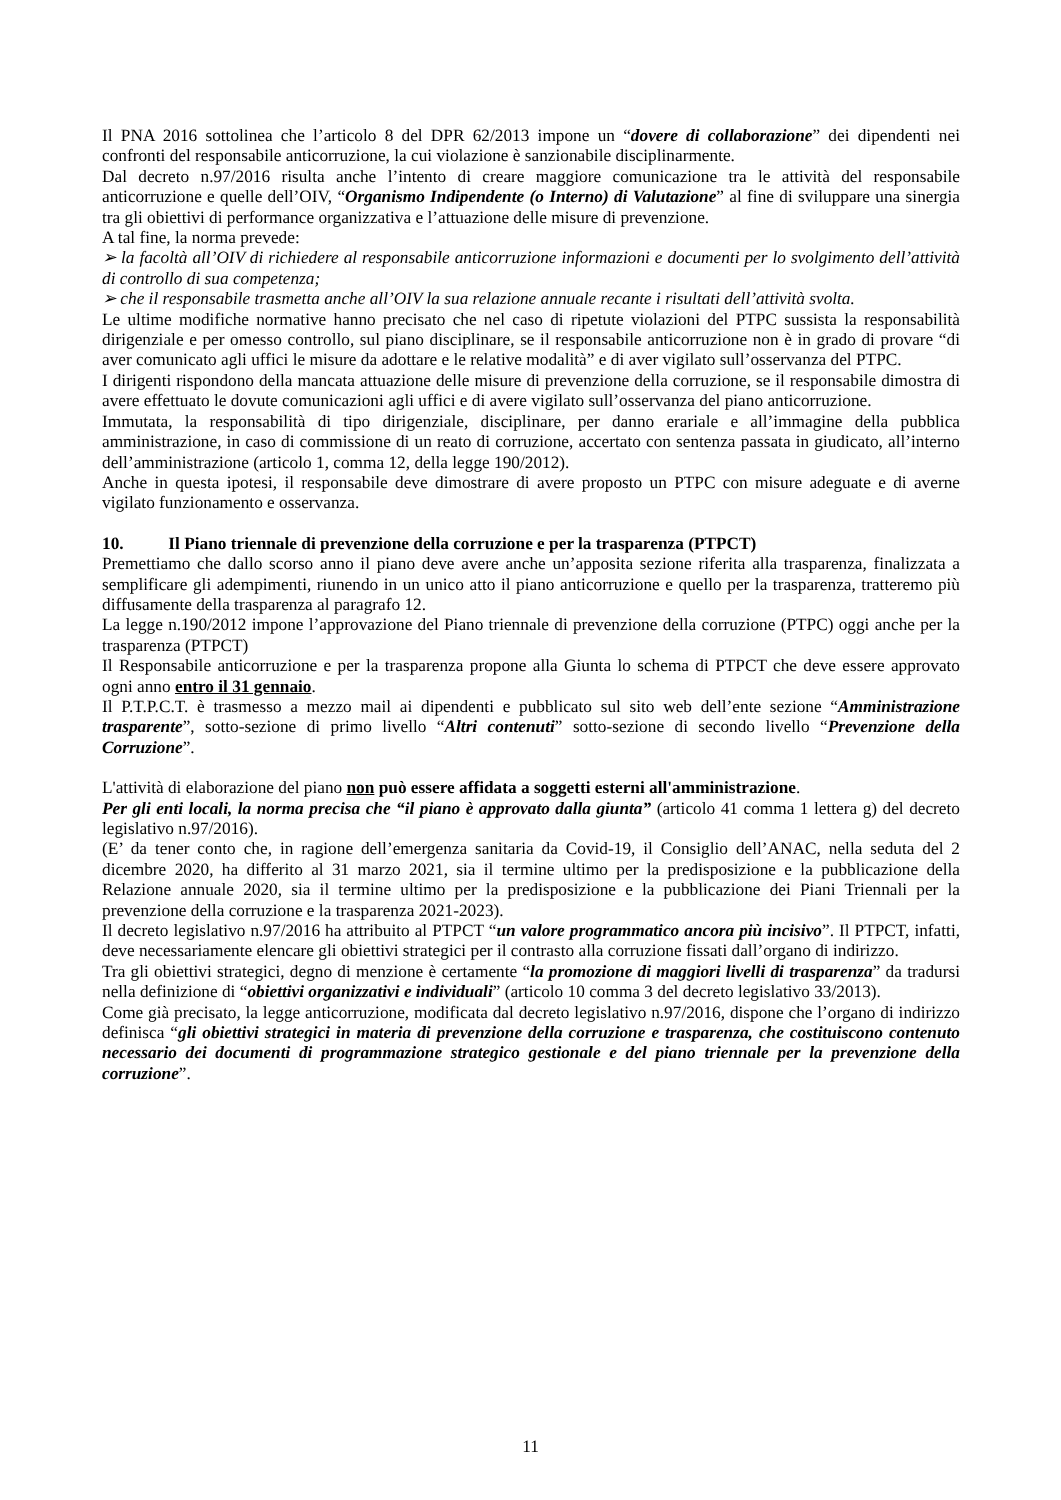Il PNA 2016 sottolinea che l’articolo 8 del DPR 62/2013 impone un “dovere di collaborazione” dei dipendenti nei confronti del responsabile anticorruzione, la cui violazione è sanzionabile disciplinarmente.
Dal decreto n.97/2016 risulta anche l’intento di creare maggiore comunicazione tra le attività del responsabile anticorruzione e quelle dell’OIV, “Organismo Indipendente (o Interno) di Valutazione” al fine di sviluppare una sinergia tra gli obiettivi di performance organizzativa e l’attuazione delle misure di prevenzione.
A tal fine, la norma prevede:
➢ la facoltà all’OIV di richiedere al responsabile anticorruzione informazioni e documenti per lo svolgimento dell’attività di controllo di sua competenza;
➢ che il responsabile trasmetta anche all’OIV la sua relazione annuale recante i risultati dell’attività svolta.
Le ultime modifiche normative hanno precisato che nel caso di ripetute violazioni del PTPC sussista la responsabilità dirigenziale e per omesso controllo, sul piano disciplinare, se il responsabile anticorruzione non è in grado di provare “di aver comunicato agli uffici le misure da adottare e le relative modalità” e di aver vigilato sull’osservanza del PTPC.
I dirigenti rispondono della mancata attuazione delle misure di prevenzione della corruzione, se il responsabile dimostra di avere effettuato le dovute comunicazioni agli uffici e di avere vigilato sull’osservanza del piano anticorruzione.
Immutata, la responsabilità di tipo dirigenziale, disciplinare, per danno erariale e all’immagine della pubblica amministrazione, in caso di commissione di un reato di corruzione, accertato con sentenza passata in giudicato, all’interno dell’amministrazione (articolo 1, comma 12, della legge 190/2012).
Anche in questa ipotesi, il responsabile deve dimostrare di avere proposto un PTPC con misure adeguate e di averne vigilato funzionamento e osservanza.
10. Il Piano triennale di prevenzione della corruzione e per la trasparenza (PTPCT)
Premettiamo che dallo scorso anno il piano deve avere anche un’apposita sezione riferita alla trasparenza, finalizzata a semplificare gli adempimenti, riunendo in un unico atto il piano anticorruzione e quello per la trasparenza, tratteremo più diffusamente della trasparenza al paragrafo 12.
La legge n.190/2012 impone l’approvazione del Piano triennale di prevenzione della corruzione (PTPC) oggi anche per la trasparenza (PTPCT)
Il Responsabile anticorruzione e per la trasparenza propone alla Giunta lo schema di PTPCT che deve essere approvato ogni anno entro il 31 gennaio.
Il P.T.P.C.T. è trasmesso a mezzo mail ai dipendenti e pubblicato sul sito web dell’ente sezione “Amministrazione trasparente”, sotto-sezione di primo livello “Altri contenuti” sotto-sezione di secondo livello “Prevenzione della Corruzione”.
L'attività di elaborazione del piano non può essere affidata a soggetti esterni all'amministrazione.
Per gli enti locali, la norma precisa che “il piano è approvato dalla giunta” (articolo 41 comma 1 lettera g) del decreto legislativo n.97/2016).
(E’ da tener conto che, in ragione dell’emergenza sanitaria da Covid-19, il Consiglio dell’ANAC, nella seduta del 2 dicembre 2020, ha differito al 31 marzo 2021, sia il termine ultimo per la predisposizione e la pubblicazione della Relazione annuale 2020, sia il termine ultimo per la predisposizione e la pubblicazione dei Piani Triennali per la prevenzione della corruzione e la trasparenza 2021-2023).
Il decreto legislativo n.97/2016 ha attribuito al PTPCT “un valore programmatico ancora più incisivo”. Il PTPCT, infatti, deve necessariamente elencare gli obiettivi strategici per il contrasto alla corruzione fissati dall’organo di indirizzo.
Tra gli obiettivi strategici, degno di menzione è certamente “la promozione di maggiori livelli di trasparenza” da tradursi nella definizione di “obiettivi organizzativi e individuali” (articolo 10 comma 3 del decreto legislativo 33/2013).
Come già precisato, la legge anticorruzione, modificata dal decreto legislativo n.97/2016, dispone che l’organo di indirizzo definisca “gli obiettivi strategici in materia di prevenzione della corruzione e trasparenza, che costituiscono contenuto necessario dei documenti di programmazione strategico gestionale e del piano triennale per la prevenzione della corruzione”.
11